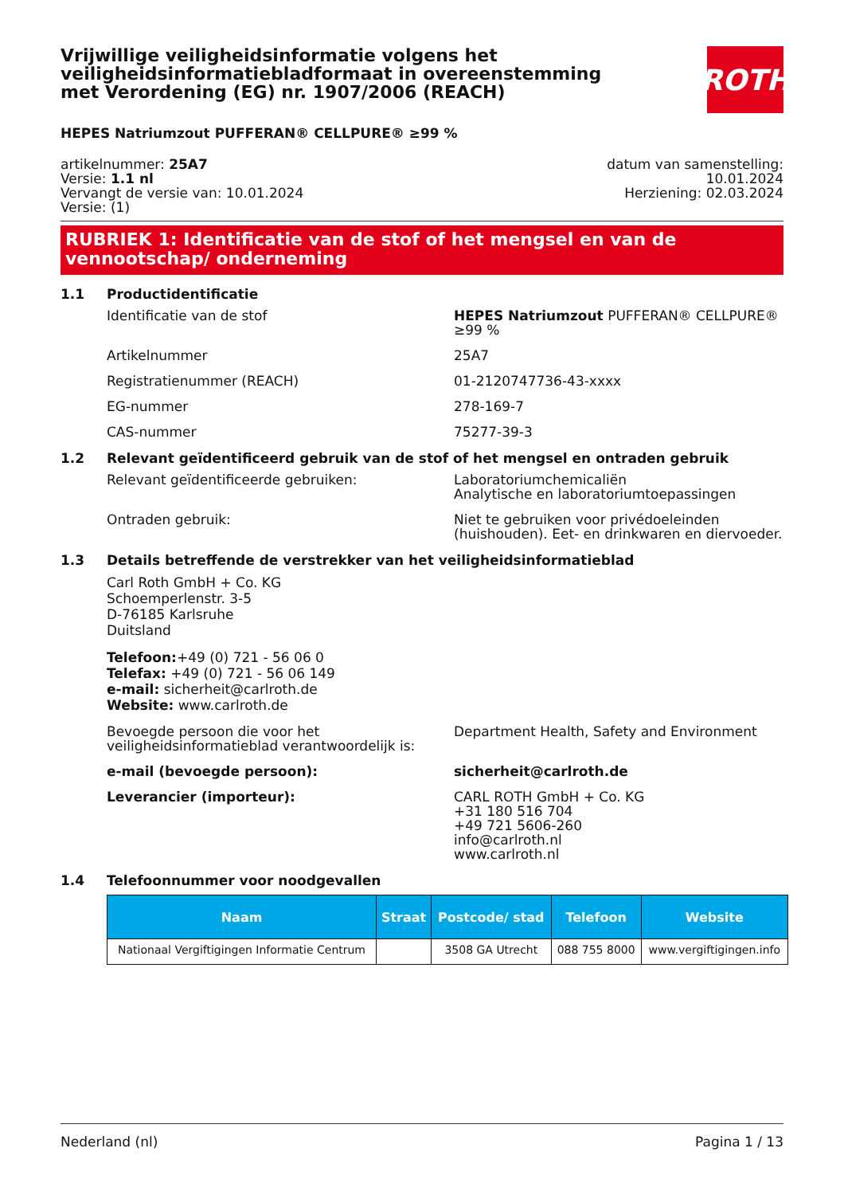Vrijwillige veiligheidsinformatie volgens het veiligheidsinformatiebladformaat in overeenstemming met Verordening (EG) nr. 1907/2006 (REACH)
ROTH
HEPES Natriumzout PUFFERAN® CELLPURE® ≥99 %
artikelnummer: 25A7
Versie: 1.1 nl
Vervangt de versie van: 10.01.2024
Versie: (1)
datum van samenstelling:
10.01.2024
Herziening: 02.03.2024
RUBRIEK 1: Identificatie van de stof of het mengsel en van de vennootschap/ onderneming
1.1 Productidentificatie
Identificatie van de stof HEPES Natriumzout PUFFERAN® CELLPURE® ≥99 %
Artikelnummer 25A7
Registratienummer (REACH) 01-2120747736-43-xxxx
EG-nummer 278-169-7
CAS-nummer 75277-39-3
1.2 Relevant geïdentificeerd gebruik van de stof of het mengsel en ontraden gebruik
Relevant geïdentificeerde gebruiken: Laboratoriumchemicaliën
Analytische en laboratoriumtoepassingen
Ontraden gebruik: Niet te gebruiken voor privédoeleinden (huishouden). Eet- en drinkwaren en diervoeder.
1.3 Details betreffende de verstrekker van het veiligheidsinformatieblad
Carl Roth GmbH + Co. KG
Schoemperlenstr. 3-5
D-76185 Karlsruhe
Duitsland
Telefoon:+49 (0) 721 - 56 06 0
Telefax: +49 (0) 721 - 56 06 149
e-mail: sicherheit@carlroth.de
Website: www.carlroth.de
Bevoegde persoon die voor het veiligheidsinformatieblad verantwoordelijk is:
Department Health, Safety and Environment
e-mail (bevoegde persoon): sicherheit@carlroth.de
Leverancier (importeur): CARL ROTH GmbH + Co. KG
+31 180 516 704
+49 721 5606-260
info@carlroth.nl
www.carlroth.nl
1.4 Telefoonnummer voor noodgevallen
| Naam | Straat | Postcode/ stad | Telefoon | Website |
| --- | --- | --- | --- | --- |
| Nationaal Vergiftigingen Informatie Centrum | | 3508 GA Utrecht | 088 755 8000 | www.vergiftigingen.info |
Nederland (nl) Pagina 1 / 13